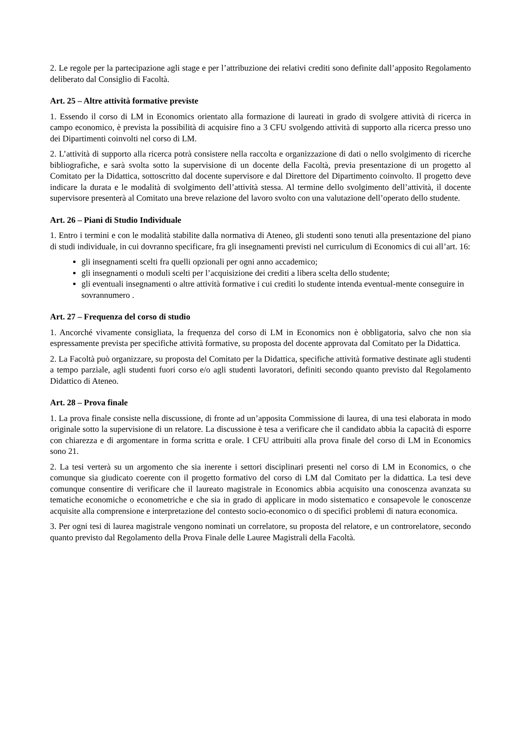2. Le regole per la partecipazione agli stage e per l’attribuzione dei relativi crediti sono definite dall’apposito Regolamento deliberato dal Consiglio di Facoltà.
Art. 25 – Altre attività formative previste
1. Essendo il corso di LM in Economics orientato alla formazione di laureati in grado di svolgere attività di ricerca in campo economico, è prevista la possibilità di acquisire fino a 3 CFU svolgendo attività di supporto alla ricerca presso uno dei Dipartimenti coinvolti nel corso di LM.
2. L’attività di supporto alla ricerca potrà consistere nella raccolta e organizzazione di dati o nello svolgimento di ricerche bibliografiche, e sarà svolta sotto la supervisione di un docente della Facoltà, previa presentazione di un progetto al Comitato per la Didattica, sottoscritto dal docente supervisore e dal Direttore del Dipartimento coinvolto. Il progetto deve indicare la durata e le modalità di svolgimento dell’attività stessa. Al termine dello svolgimento dell’attività, il docente supervisore presenterà al Comitato una breve relazione del lavoro svolto con una valutazione dell’operato dello studente.
Art. 26 – Piani di Studio Individuale
1. Entro i termini e con le modalità stabilite dalla normativa di Ateneo, gli studenti sono tenuti alla presentazione del piano di studi individuale, in cui dovranno specificare, fra gli insegnamenti previsti nel curriculum di Economics di cui all’art. 16:
gli insegnamenti scelti fra quelli opzionali per ogni anno accademico;
gli insegnamenti o moduli scelti per l’acquisizione dei crediti a libera scelta dello studente;
gli eventuali insegnamenti o altre attività formative i cui crediti lo studente intenda eventual-mente conseguire in sovrannumero .
Art. 27 – Frequenza del corso di studio
1. Ancorché vivamente consigliata, la frequenza del corso di LM in Economics non è obbligatoria, salvo che non sia espressamente prevista per specifiche attività formative, su proposta del docente approvata dal Comitato per la Didattica.
2. La Facoltà può organizzare, su proposta del Comitato per la Didattica, specifiche attività formative destinate agli studenti a tempo parziale, agli studenti fuori corso e/o agli studenti lavoratori, definiti secondo quanto previsto dal Regolamento Didattico di Ateneo.
Art. 28 – Prova finale
1. La prova finale consiste nella discussione, di fronte ad un’apposita Commissione di laurea, di una tesi elaborata in modo originale sotto la supervisione di un relatore. La discussione è tesa a verificare che il candidato abbia la capacità di esporre con chiarezza e di argomentare in forma scritta e orale. I CFU attribuiti alla prova finale del corso di LM in Economics sono 21.
2. La tesi verterà su un argomento che sia inerente i settori disciplinari presenti nel corso di LM in Economics, o che comunque sia giudicato coerente con il progetto formativo del corso di LM dal Comitato per la didattica. La tesi deve comunque consentire di verificare che il laureato magistrale in Economics abbia acquisito una conoscenza avanzata su tematiche economiche o econometriche e che sia in grado di applicare in modo sistematico e consapevole le conoscenze acquisite alla comprensione e interpretazione del contesto socio-economico o di specifici problemi di natura economica.
3. Per ogni tesi di laurea magistrale vengono nominati un correlatore, su proposta del relatore, e un controrelatore, secondo quanto previsto dal Regolamento della Prova Finale delle Lauree Magistrali della Facoltà.